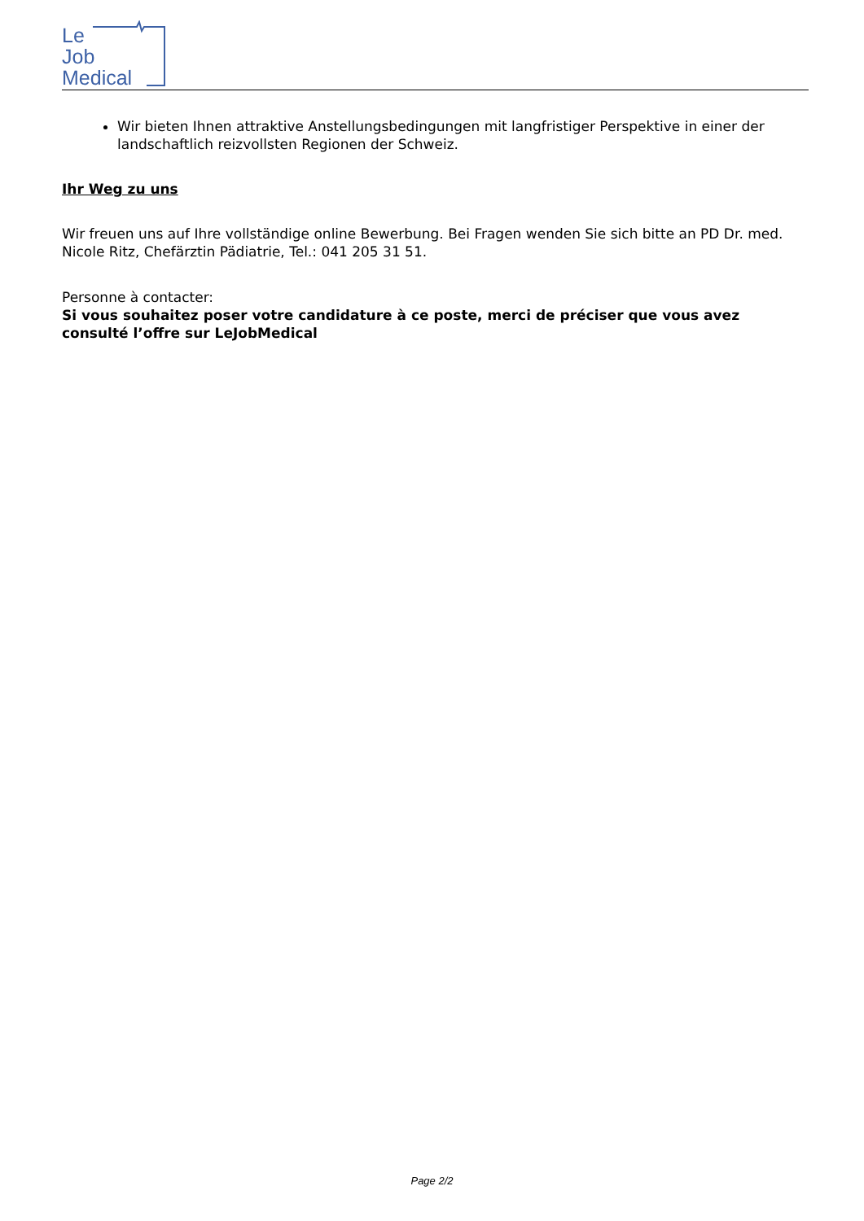Le
Job
Medical
Wir bieten Ihnen attraktive Anstellungsbedingungen mit langfristiger Perspektive in einer der landschaftlich reizvollsten Regionen der Schweiz.
Ihr Weg zu uns
Wir freuen uns auf Ihre vollständige online Bewerbung. Bei Fragen wenden Sie sich bitte an PD Dr. med. Nicole Ritz, Chefärztin Pädiatrie, Tel.: 041 205 31 51.
Personne à contacter:
Si vous souhaitez poser votre candidature à ce poste, merci de préciser que vous avez consulté l’offre sur LeJobMedical
Page 2/2